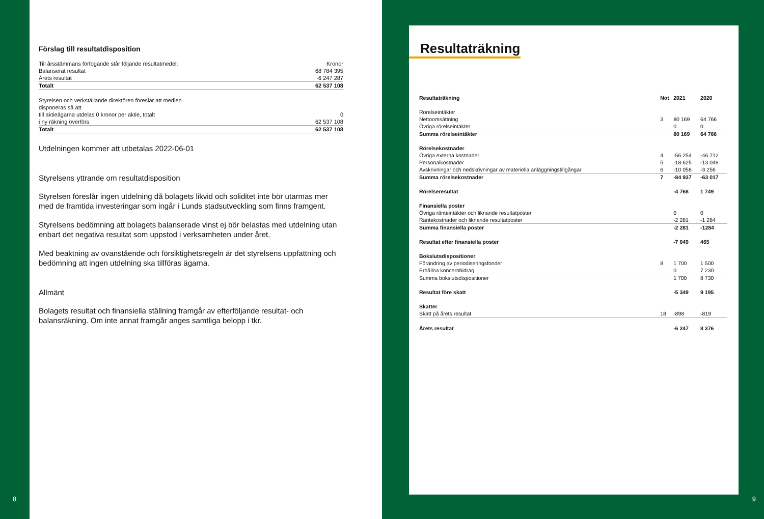8
Förslag till resultatdisposition
| Till årsstämmans förfogande står följande resultatmedel: | Kronor |
| Balanserat resultat | 68 784 395 |
| Årets resultat | -6 247 287 |
| Totalt | 62 537 108 |
| Styrelsen och verkställande direktören föreslår att medlen disponeras så att | |
| till aktieägarna utdelas 0 kronor per aktie, totalt | 0 |
| i ny räkning överförs | 62 537 108 |
| Totalt | 62 537 108 |
Utdelningen kommer att utbetalas 2022-06-01
Styrelsens yttrande om resultatdisposition
Styrelsen föreslår ingen utdelning då bolagets likvid och soliditet inte bör utarmas mer med de framtida investeringar som ingår i Lunds stadsutveckling som finns framgent.
Styrelsens bedömning att bolagets balanserade vinst ej bör belastas med utdelning utan enbart det negativa resultat som uppstod i verksamheten under året.
Med beaktning av ovanstående och försiktighetsregeln är det styrelsens uppfattning och bedömning att ingen utdelning ska tillföras ägarna.
Allmänt
Bolagets resultat och finansiella ställning framgår av efterföljande resultat- och balansräkning. Om inte annat framgår anges samtliga belopp i tkr.
Resultaträkning
| Resultaträkning | Not | 2021 | 2020 |
| --- | --- | --- | --- |
| Rörelseintäkter | | | |
| Nettoomsättning | 3 | 80 169 | 64 766 |
| Övriga rörelseintäkter | | 0 | 0 |
| Summa rörelseintäkter | | 80 169 | 64 766 |
| Rörelsekostnader | | | |
| Övriga externa kostnader | 4 | -56 254 | -46 712 |
| Personalkostnader | 5 | -18 625 | -13 049 |
| Avskrivningar och nedskrivningar av materiella anläggningstillgångar | 6 | -10 058 | -3 256 |
| Summa rörelsekostnader | 7 | -84 937 | -63 017 |
| Rörelseresultat | | -4 768 | 1 749 |
| Finansiella poster | | | |
| Övriga ränteintäkter och liknande resultatposter | | 0 | 0 |
| Räntekostnader och liknande resultatposter | | -2 281 | -1 284 |
| Summa finansiella poster | | -2 281 | -1284 |
| Resultat efter finansiella poster | | -7 049 | 465 |
| Bokslutsdispositioner | | | |
| Förändring av periodiseringsfonder | 8 | 1 700 | 1 500 |
| Erhållna koncernbidrag | | 0 | 7 230 |
| Summa bokslutsdispositioner | | 1 700 | 8 730 |
| Resultat före skatt | | -5 349 | 9 195 |
| Skatter | | | |
| Skatt på årets resultat | 18 | -898 | -819 |
| Årets resultat | | -6 247 | 8 376 |
9